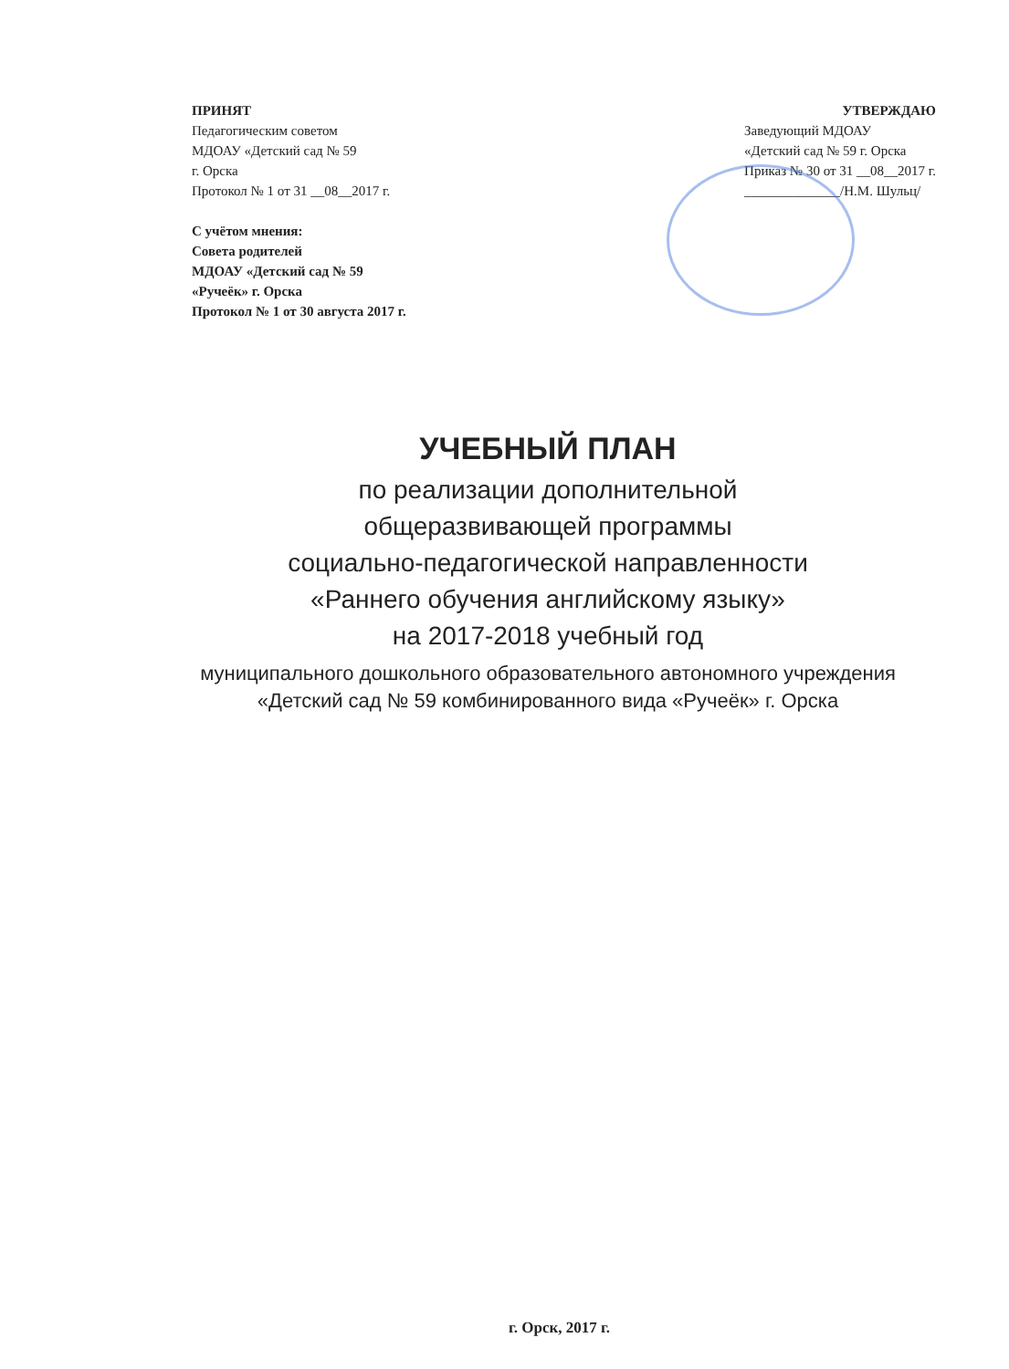ПРИНЯТ
Педагогическим советом
МДОАУ «Детский сад № 59
г. Орска
Протокол № 1 от 31 __08__2017 г.
С учётом мнения:
Совета родителей
МДОАУ «Детский сад № 59
«Ручеёк» г. Орска
Протокол № 1 от 30 августа 2017 г.
УТВЕРЖДАЮ
Заведующий МДОАУ
«Детский сад № 59 г. Орска
Приказ № 30 от 31 __08__2017 г.
______________/Н.М. Шульц/
УЧЕБНЫЙ ПЛАН
по реализации дополнительной
общеразвивающей программы
социально-педагогической направленности
«Раннего обучения английскому языку»
на 2017-2018 учебный год
муниципального дошкольного образовательного автономного учреждения «Детский сад № 59 комбинированного вида «Ручеёк» г. Орска
г. Орск, 2017 г.